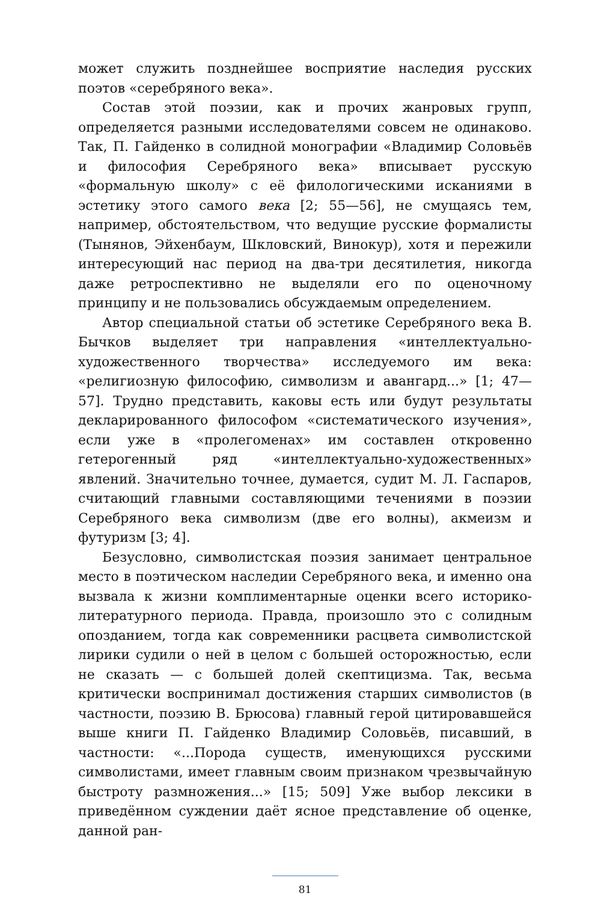может служить позднейшее восприятие наследия русских поэтов «серебряного века».
Состав этой поэзии, как и прочих жанровых групп, определяется разными исследователями совсем не одинаково. Так, П. Гайденко в солидной монографии «Владимир Соловьёв и философия Серебряного века» вписывает русскую «формальную школу» с её филологическими исканиями в эстетику этого самого века [2; 55—56], не смущаясь тем, например, обстоятельством, что ведущие русские формалисты (Тынянов, Эйхенбаум, Шкловский, Винокур), хотя и пережили интересующий нас период на два-три десятилетия, никогда даже ретроспективно не выделяли его по оценочному принципу и не пользовались обсуждаемым определением.
Автор специальной статьи об эстетике Серебряного века В. Бычков выделяет три направления «интеллектуально-художественного творчества» исследуемого им века: «религиозную философию, символизм и авангард...» [1; 47—57]. Трудно представить, каковы есть или будут результаты декларированного философом «систематического изучения», если уже в «пролегоменах» им составлен откровенно гетерогенный ряд «интеллектуально-художественных» явлений. Значительно точнее, думается, судит М. Л. Гаспаров, считающий главными составляющими течениями в поэзии Серебряного века символизм (две его волны), акмеизм и футуризм [3; 4].
Безусловно, символистская поэзия занимает центральное место в поэтическом наследии Серебряного века, и именно она вызвала к жизни комплиментарные оценки всего историко-литературного периода. Правда, произошло это с солидным опозданием, тогда как современники расцвета символистской лирики судили о ней в целом с большей осторожностью, если не сказать — с большей долей скептицизма. Так, весьма критически воспринимал достижения старших символистов (в частности, поэзию В. Брюсова) главный герой цитировавшейся выше книги П. Гайденко Владимир Соловьёв, писавший, в частности: «...Порода существ, именующихся русскими символистами, имеет главным своим признаком чрезвычайную быстроту размножения...» [15; 509] Уже выбор лексики в приведённом суждении даёт ясное представление об оценке, данной ран-
81